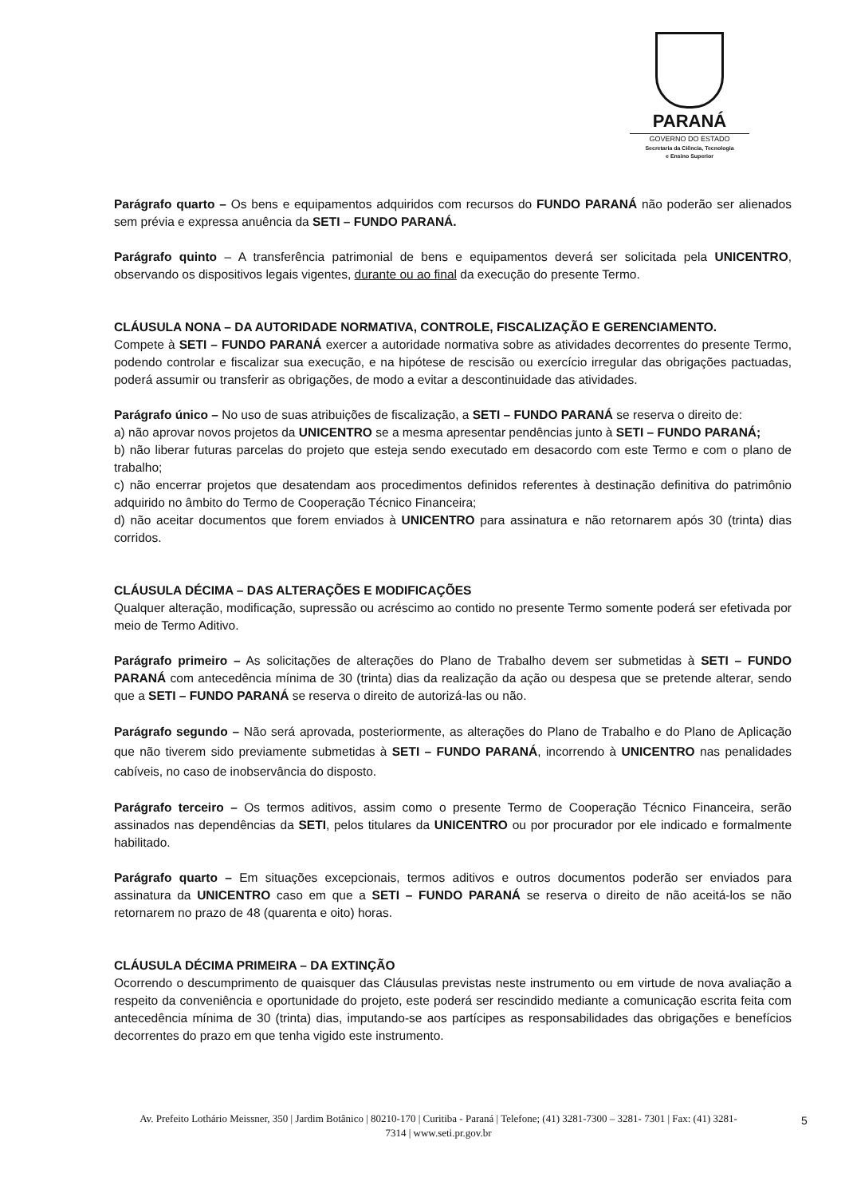PARANÁ
GOVERNO DO ESTADO
Secretaria da Ciência, Tecnologia
e Ensino Superior
Parágrafo quarto – Os bens e equipamentos adquiridos com recursos do FUNDO PARANÁ não poderão ser alienados sem prévia e expressa anuência da SETI – FUNDO PARANÁ.
Parágrafo quinto – A transferência patrimonial de bens e equipamentos deverá ser solicitada pela UNICENTRO, observando os dispositivos legais vigentes, durante ou ao final da execução do presente Termo.
CLÁUSULA NONA – DA AUTORIDADE NORMATIVA, CONTROLE, FISCALIZAÇÃO E GERENCIAMENTO.
Compete à SETI – FUNDO PARANÁ exercer a autoridade normativa sobre as atividades decorrentes do presente Termo, podendo controlar e fiscalizar sua execução, e na hipótese de rescisão ou exercício irregular das obrigações pactuadas, poderá assumir ou transferir as obrigações, de modo a evitar a descontinuidade das atividades.
Parágrafo único – No uso de suas atribuições de fiscalização, a SETI – FUNDO PARANÁ se reserva o direito de:
a) não aprovar novos projetos da UNICENTRO se a mesma apresentar pendências junto à SETI – FUNDO PARANÁ;
b) não liberar futuras parcelas do projeto que esteja sendo executado em desacordo com este Termo e com o plano de trabalho;
c) não encerrar projetos que desatendam aos procedimentos definidos referentes à destinação definitiva do patrimônio adquirido no âmbito do Termo de Cooperação Técnico Financeira;
d) não aceitar documentos que forem enviados à UNICENTRO para assinatura e não retornarem após 30 (trinta) dias corridos.
CLÁUSULA DÉCIMA – DAS ALTERAÇÕES E MODIFICAÇÕES
Qualquer alteração, modificação, supressão ou acréscimo ao contido no presente Termo somente poderá ser efetivada por meio de Termo Aditivo.
Parágrafo primeiro – As solicitações de alterações do Plano de Trabalho devem ser submetidas à SETI – FUNDO PARANÁ com antecedência mínima de 30 (trinta) dias da realização da ação ou despesa que se pretende alterar, sendo que a SETI – FUNDO PARANÁ se reserva o direito de autorizá-las ou não.
Parágrafo segundo – Não será aprovada, posteriormente, as alterações do Plano de Trabalho e do Plano de Aplicação que não tiverem sido previamente submetidas à SETI – FUNDO PARANÁ, incorrendo à UNICENTRO nas penalidades cabíveis, no caso de inobservância do disposto.
Parágrafo terceiro – Os termos aditivos, assim como o presente Termo de Cooperação Técnico Financeira, serão assinados nas dependências da SETI, pelos titulares da UNICENTRO ou por procurador por ele indicado e formalmente habilitado.
Parágrafo quarto – Em situações excepcionais, termos aditivos e outros documentos poderão ser enviados para assinatura da UNICENTRO caso em que a SETI – FUNDO PARANÁ se reserva o direito de não aceitá-los se não retornarem no prazo de 48 (quarenta e oito) horas.
CLÁUSULA DÉCIMA PRIMEIRA – DA EXTINÇÃO
Ocorrendo o descumprimento de quaisquer das Cláusulas previstas neste instrumento ou em virtude de nova avaliação a respeito da conveniência e oportunidade do projeto, este poderá ser rescindido mediante a comunicação escrita feita com antecedência mínima de 30 (trinta) dias, imputando-se aos partícipes as responsabilidades das obrigações e benefícios decorrentes do prazo em que tenha vigido este instrumento.
Av. Prefeito Lothário Meissner, 350 | Jardim Botânico | 80210-170 | Curitiba - Paraná | Telefone; (41) 3281-7300 – 3281- 7301 | Fax: (41) 3281-7314 | www.seti.pr.gov.br
5